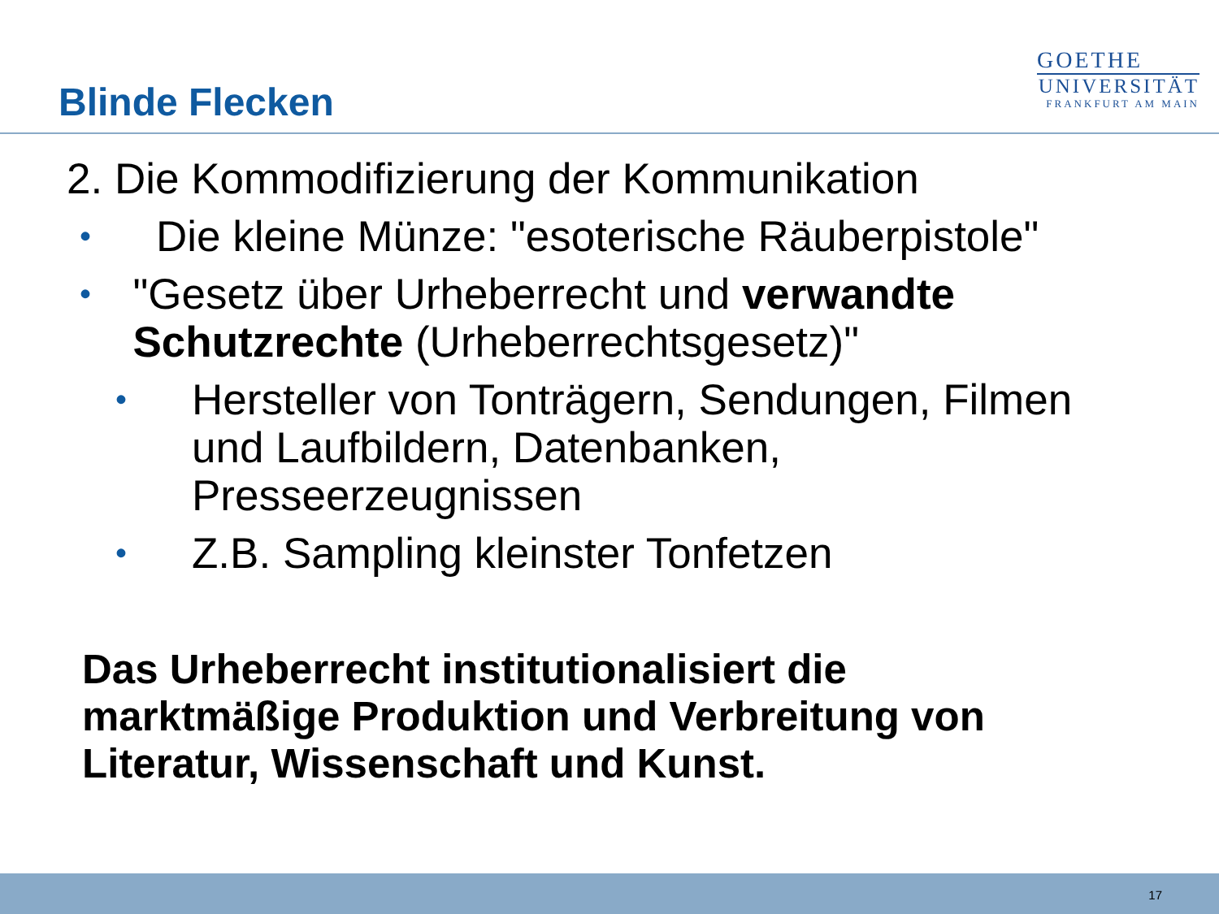Blinde Flecken
GOETHE
UNIVERSITÄT
FRANKFURT AM MAIN
2. Die Kommodifizierung der Kommunikation
•
Die kleine Münze: "esoterische Räuberpistole"
•
"Gesetz über Urheberrecht und verwandte Schutzrechte (Urheberrechtsgesetz)"
•
Hersteller von Tonträgern, Sendungen, Filmen
und Laufbildern, Datenbanken,
Presseerzeugnissen
•
Z.B. Sampling kleinster Tonfetzen
Das Urheberrecht institutionalisiert die
marktmäßige Produktion und Verbreitung von
Literatur, Wissenschaft und Kunst.
17